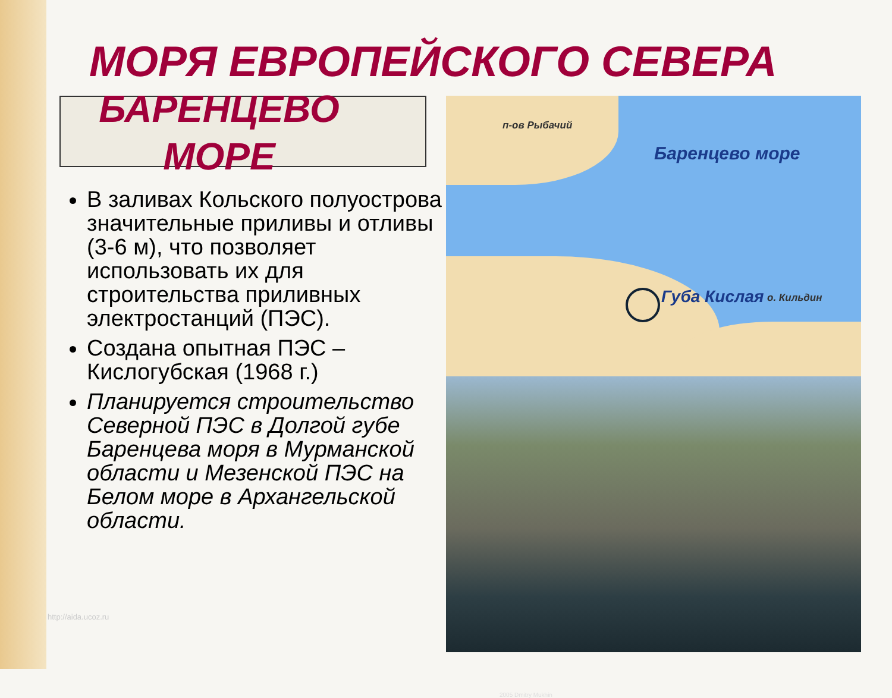МОРЯ ЕВРОПЕЙСКОГО СЕВЕРА
БАРЕНЦЕВО
МОРЕ
В заливах Кольского полуострова значительные приливы и отливы (3-6 м), что позволяет использовать их для строительства приливных электростанций (ПЭС).
Создана опытная ПЭС – Кислогубская (1968 г.)
Планируется строительство Северной ПЭС в Долгой губе Баренцева моря в Мурманской области и Мезенской ПЭС на Белом море в Архангельской области.
п-ов Рыбачий
Баренцево море
Губа Кислая о. Кильдин
2005 Dmitry Mukhin
http://aida.ucoz.ru